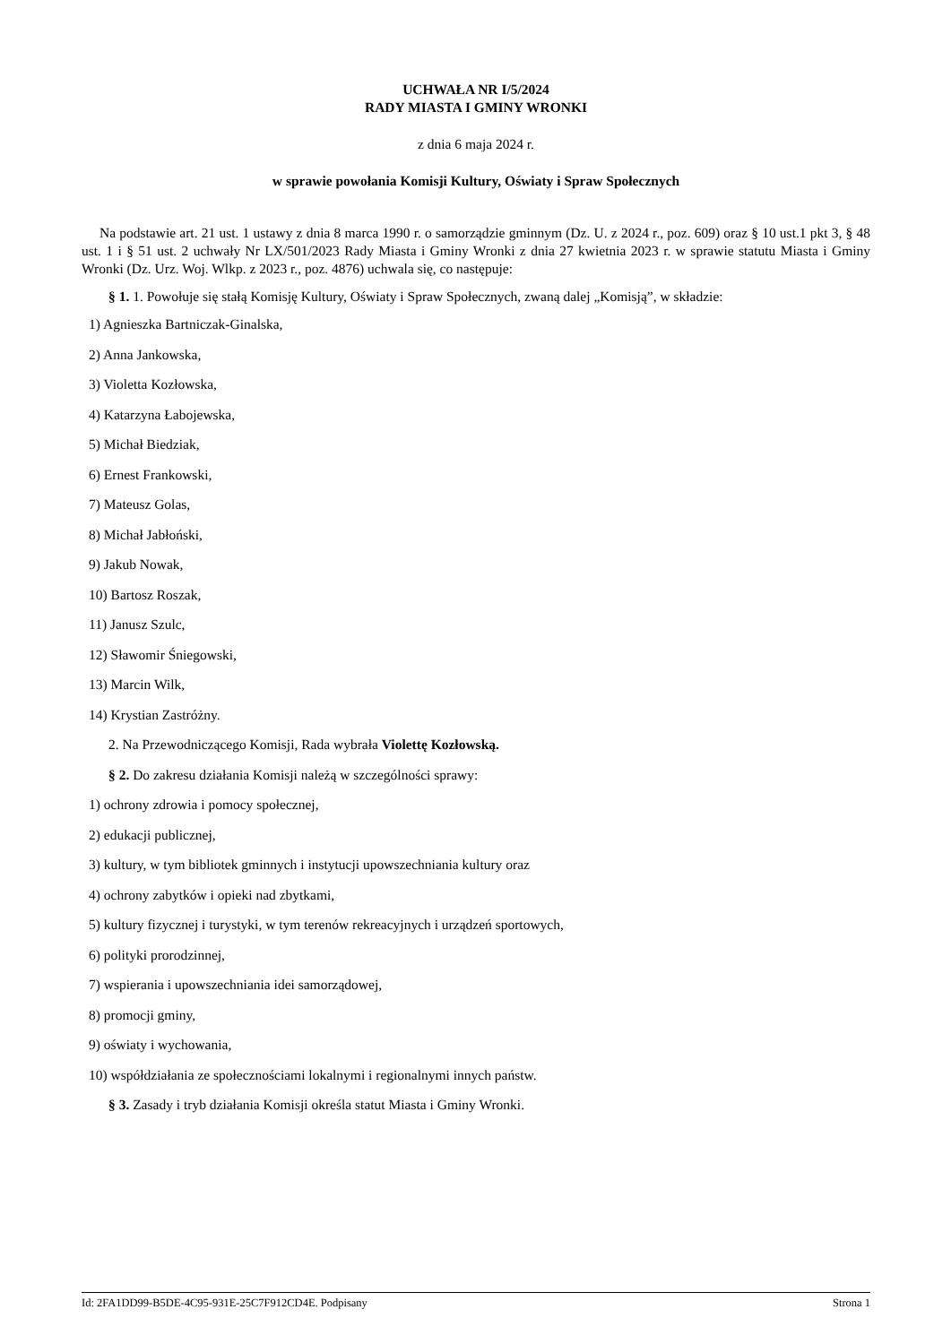UCHWAŁA NR I/5/2024
RADY MIASTA I GMINY WRONKI
z dnia 6 maja 2024 r.
w sprawie powołania Komisji Kultury, Oświaty i Spraw Społecznych
Na podstawie art. 21 ust. 1 ustawy z dnia 8 marca 1990 r. o samorządzie gminnym (Dz. U. z 2024 r., poz. 609) oraz § 10 ust.1 pkt 3, § 48 ust. 1 i § 51 ust. 2 uchwały Nr LX/501/2023 Rady Miasta i Gminy Wronki z dnia 27 kwietnia 2023 r. w sprawie statutu Miasta i Gminy Wronki (Dz. Urz. Woj. Wlkp. z 2023 r., poz. 4876) uchwala się, co następuje:
§ 1. 1. Powołuje się stałą Komisję Kultury, Oświaty i Spraw Społecznych, zwaną dalej „Komisją”, w składzie:
1) Agnieszka Bartniczak-Ginalska,
2) Anna Jankowska,
3) Violetta Kozłowska,
4) Katarzyna Łabojewska,
5) Michał Biedziak,
6) Ernest Frankowski,
7) Mateusz Golas,
8) Michał Jabłoński,
9) Jakub Nowak,
10) Bartosz Roszak,
11) Janusz Szulc,
12) Sławomir Śniegowski,
13) Marcin Wilk,
14) Krystian Zastróżny.
2. Na Przewodniczącego Komisji, Rada wybrała Violettę Kozłowską.
§ 2. Do zakresu działania Komisji należą w szczególności sprawy:
1) ochrony zdrowia i pomocy społecznej,
2) edukacji publicznej,
3) kultury, w tym bibliotek gminnych i instytucji upowszechniania kultury oraz
4) ochrony zabytków i opieki nad zbytkami,
5) kultury fizycznej i turystyki, w tym terenów rekreacyjnych i urządzeń sportowych,
6) polityki prorodzinnej,
7) wspierania i upowszechniania idei samorządowej,
8) promocji gminy,
9) oświaty i wychowania,
10) współdziałania ze społecznościami lokalnymi i regionalnymi innych państw.
§ 3. Zasady i tryb działania Komisji określa statut Miasta i Gminy Wronki.
Id: 2FA1DD99-B5DE-4C95-931E-25C7F912CD4E. Podpisany Strona 1